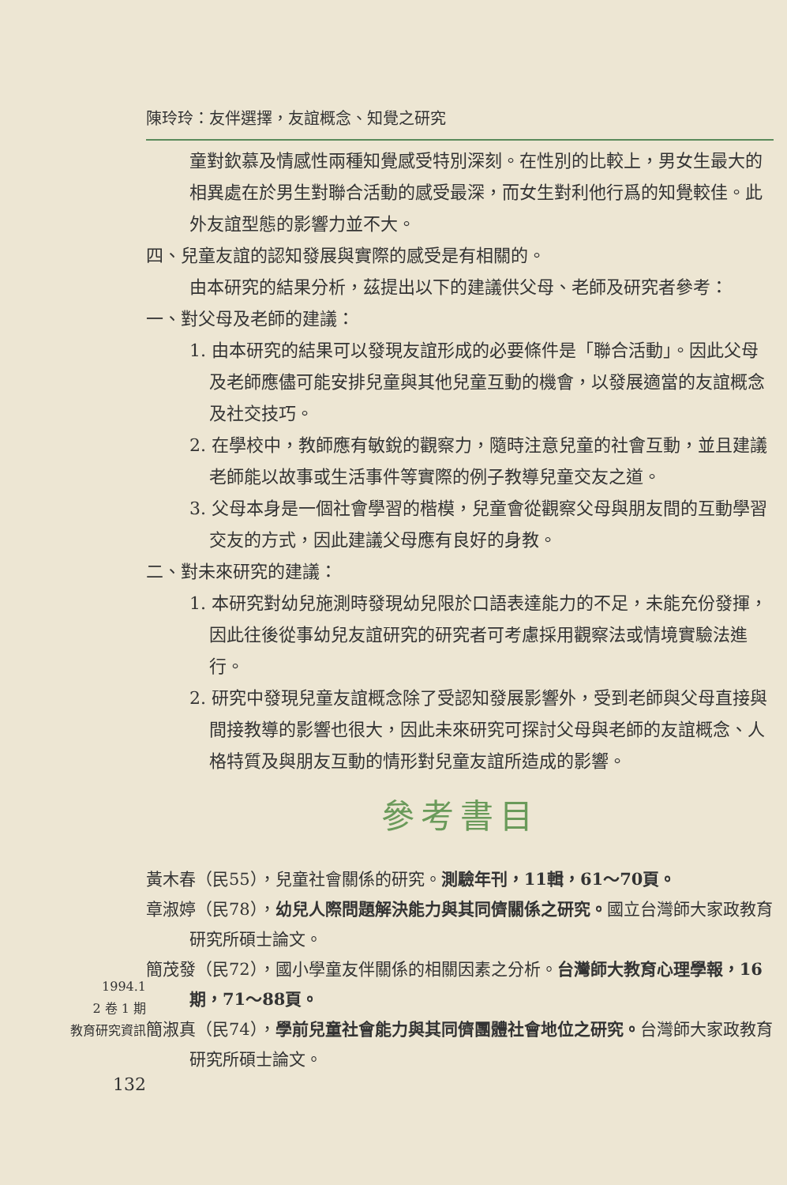1994.1
2 卷 1 期
教育研究資訊
132
陳玲玲：友伴選擇，友誼概念、知覺之研究
童對欽慕及情感性兩種知覺感受特別深刻。在性別的比較上，男女生最大的相異處在於男生對聯合活動的感受最深，而女生對利他行爲的知覺較佳。此外友誼型態的影響力並不大。
四、兒童友誼的認知發展與實際的感受是有相關的。
由本研究的結果分析，茲提出以下的建議供父母、老師及研究者參考：
一、對父母及老師的建議：
1. 由本研究的結果可以發現友誼形成的必要條件是「聯合活動」。因此父母及老師應儘可能安排兒童與其他兒童互動的機會，以發展適當的友誼概念及社交技巧。
2. 在學校中，教師應有敏銳的觀察力，隨時注意兒童的社會互動，並且建議老師能以故事或生活事件等實際的例子教導兒童交友之道。
3. 父母本身是一個社會學習的楷模，兒童會從觀察父母與朋友間的互動學習交友的方式，因此建議父母應有良好的身教。
二、對未來研究的建議：
1. 本研究對幼兒施測時發現幼兒限於口語表達能力的不足，未能充份發揮，因此往後從事幼兒友誼研究的研究者可考慮採用觀察法或情境實驗法進行。
2. 研究中發現兒童友誼概念除了受認知發展影響外，受到老師與父母直接與間接教導的影響也很大，因此未來研究可探討父母與老師的友誼概念、人格特質及與朋友互動的情形對兒童友誼所造成的影響。
參考書目
黃木春（民55），兒童社會關係的研究。測驗年刊，11輯，61～70頁。
章淑婷（民78），幼兒人際問題解決能力與其同儕關係之研究。國立台灣師大家政教育研究所碩士論文。
簡茂發（民72），國小學童友伴關係的相關因素之分析。台灣師大教育心理學報，16期，71～88頁。
簡淑真（民74），學前兒童社會能力與其同儕團體社會地位之研究。台灣師大家政教育研究所碩士論文。